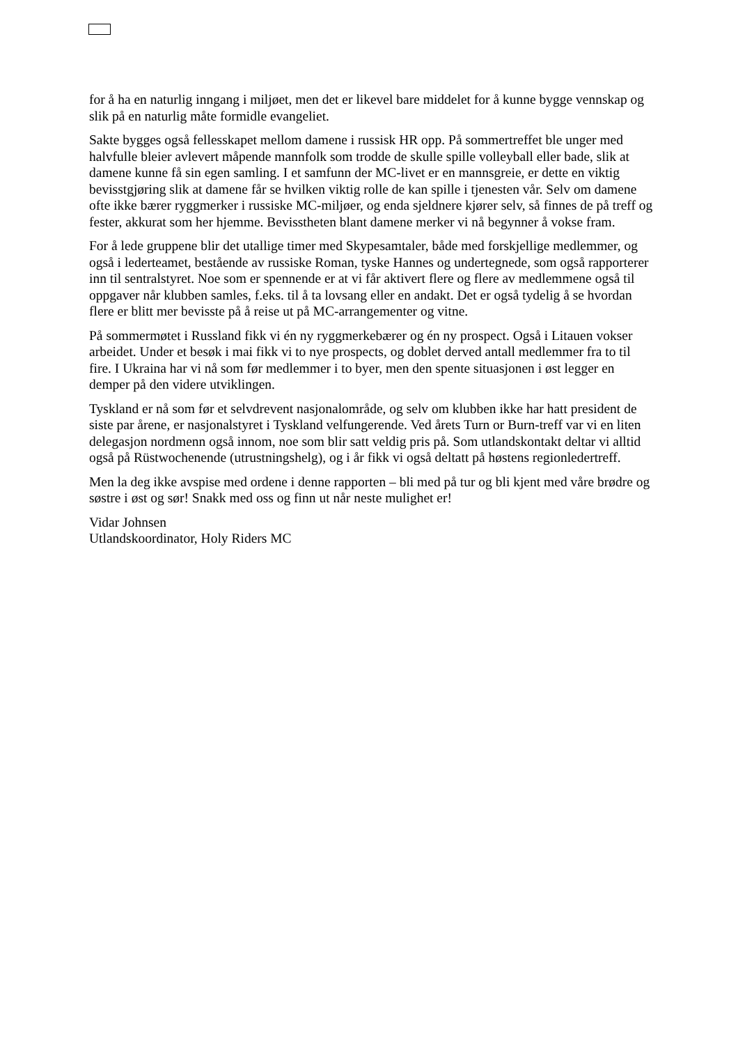for å ha en naturlig inngang i miljøet, men det er likevel bare middelet for å kunne bygge vennskap og slik på en naturlig måte formidle evangeliet.
Sakte bygges også fellesskapet mellom damene i russisk HR opp. På sommertreffet ble unger med halvfulle bleier avlevert måpende mannfolk som trodde de skulle spille volleyball eller bade, slik at damene kunne få sin egen samling. I et samfunn der MC-livet er en mannsgreie, er dette en viktig bevisstgjøring slik at damene får se hvilken viktig rolle de kan spille i tjenesten vår. Selv om damene ofte ikke bærer ryggmerker i russiske MC-miljøer, og enda sjeldnere kjører selv, så finnes de på treff og fester, akkurat som her hjemme. Bevisstheten blant damene merker vi nå begynner å vokse fram.
For å lede gruppene blir det utallige timer med Skypesamtaler, både med forskjellige medlemmer, og også i lederteamet, bestående av russiske Roman, tyske Hannes og undertegnede, som også rapporterer inn til sentralstyret. Noe som er spennende er at vi får aktivert flere og flere av medlemmene også til oppgaver når klubben samles, f.eks. til å ta lovsang eller en andakt. Det er også tydelig å se hvordan flere er blitt mer bevisste på å reise ut på MC-arrangementer og vitne.
På sommermøtet i Russland fikk vi én ny ryggmerkebærer og én ny prospect. Også i Litauen vokser arbeidet. Under et besøk i mai fikk vi to nye prospects, og doblet derved antall medlemmer fra to til fire. I Ukraina har vi nå som før medlemmer i to byer, men den spente situasjonen i øst legger en demper på den videre utviklingen.
Tyskland er nå som før et selvdrevent nasjonalområde, og selv om klubben ikke har hatt president de siste par årene, er nasjonalstyret i Tyskland velfungerende. Ved årets Turn or Burn-treff var vi en liten delegasjon nordmenn også innom, noe som blir satt veldig pris på. Som utlandskontakt deltar vi alltid også på Rüstwochenende (utrustningshelg), og i år fikk vi også deltatt på høstens regionledertreff.
Men la deg ikke avspise med ordene i denne rapporten – bli med på tur og bli kjent med våre brødre og søstre i øst og sør! Snakk med oss og finn ut når neste mulighet er!
Vidar Johnsen
Utlandskoordinator, Holy Riders MC